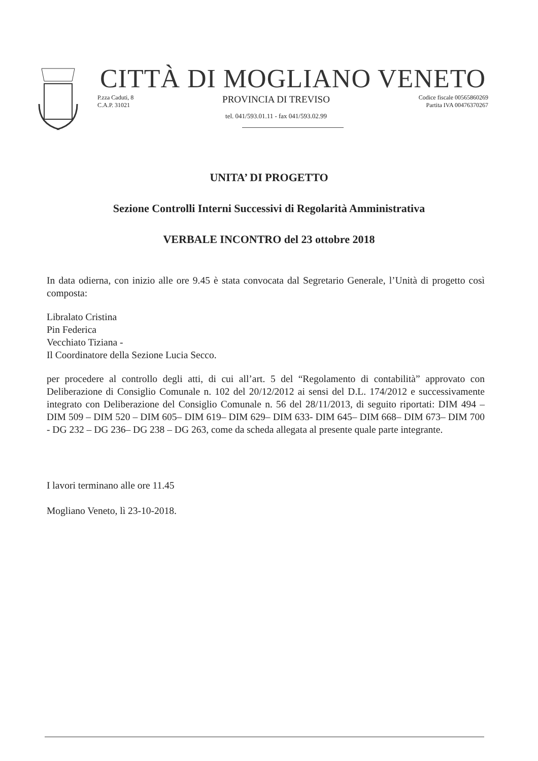CITTÀ DI MOGLIANO VENETO
P.zza Caduti, 8
C.A.P. 31021
PROVINCIA DI TREVISO
tel. 041/593.01.11 - fax 041/593.02.99
Codice fiscale 00565860269
Partita IVA 00476370267
UNITA’ DI PROGETTO
Sezione Controlli Interni Successivi di Regolarità Amministrativa
VERBALE INCONTRO del 23 ottobre 2018
In data odierna, con inizio alle ore 9.45 è stata convocata dal Segretario Generale, l’Unità di progetto così composta:
Libralato Cristina
Pin Federica
Vecchiato Tiziana -
Il Coordinatore della Sezione Lucia Secco.
per procedere al controllo degli atti, di cui all’art. 5 del “Regolamento di contabilità” approvato con Deliberazione di Consiglio Comunale n. 102 del 20/12/2012 ai sensi del D.L. 174/2012 e successivamente integrato con Deliberazione del Consiglio Comunale n. 56 del 28/11/2013, di seguito riportati: DIM 494 – DIM 509 – DIM 520 – DIM 605– DIM 619– DIM 629– DIM 633- DIM 645– DIM 668– DIM 673– DIM 700 - DG 232 – DG 236– DG 238 – DG 263, come da scheda allegata al presente quale parte integrante.
I lavori terminano alle ore 11.45
Mogliano Veneto, lì 23-10-2018.